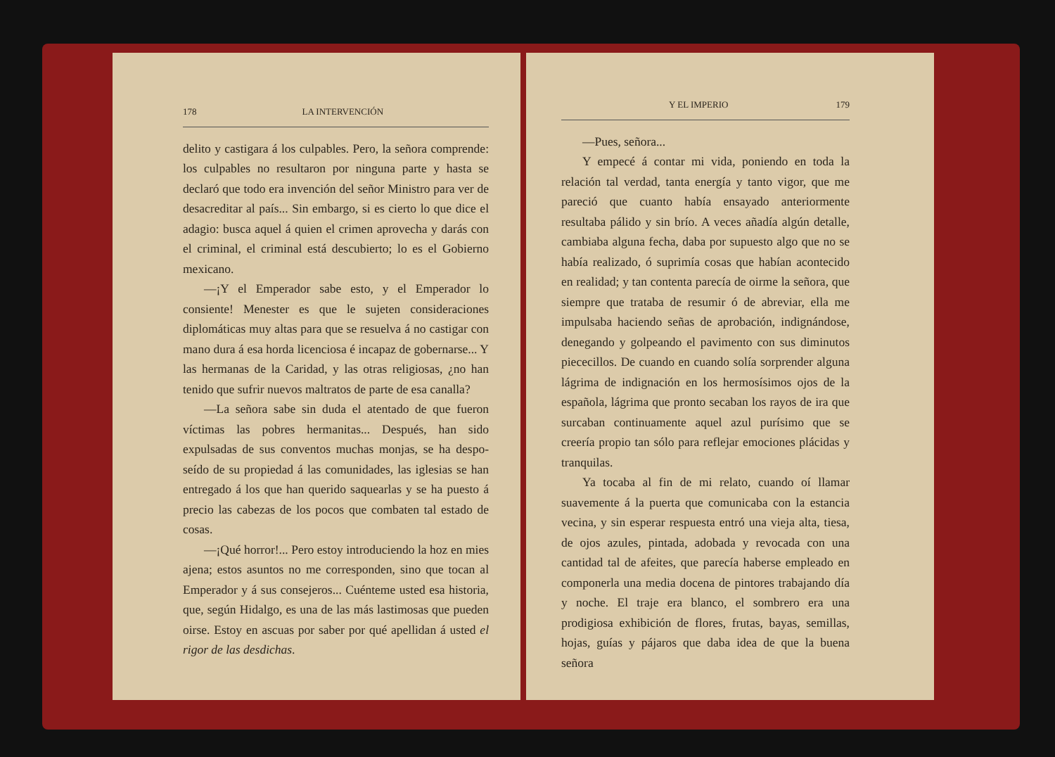178 LA INTERVENCIÓN
delito y castigara á los culpables. Pero, la señora comprende: los culpables no resultaron por ninguna parte y hasta se declaró que todo era invención del señor Ministro para ver de desacreditar al país... Sin embargo, si es cierto lo que dice el adagio: busca aquel á quien el crimen aprovecha y darás con el criminal, el criminal está descubierto; lo es el Gobierno mexicano.
—¡Y el Emperador sabe esto, y el Emperador lo consiente! Menester es que le sujeten consideraciones diplomáticas muy altas para que se resuelva á no castigar con mano dura á esa horda licenciosa é incapaz de gobernarse... Y las hermanas de la Caridad, y las otras religiosas, ¿no han tenido que sufrir nuevos maltratos de parte de esa canalla?
—La señora sabe sin duda el atentado de que fueron víctimas las pobres hermanitas... Después, han sido expulsadas de sus conventos muchas monjas, se ha despo­seído de su propiedad á las comunidades, las iglesias se han entregado á los que han querido saquearlas y se ha puesto á precio las cabezas de los pocos que combaten tal estado de cosas.
—¡Qué horror!... Pero estoy introduciendo la hoz en mies ajena; estos asuntos no me corresponden, sino que tocan al Emperador y á sus consejeros... Cuénteme usted esa historia, que, según Hidalgo, es una de las más lastimosas que pueden oirse. Estoy en ascuas por saber por qué apellidan á usted el rigor de las desdichas.
Y EL IMPERIO 179
—Pues, señora...
Y empecé á contar mi vida, poniendo en toda la relación tal verdad, tanta energía y tanto vigor, que me pareció que cuanto había ensayado anteriormente resultaba pálido y sin brío. A veces añadía algún detalle, cambiaba alguna fecha, daba por supuesto algo que no se había realizado, ó suprimía cosas que habían acontecido en realidad; y tan contenta parecía de oirme la señora, que siempre que trataba de resumir ó de abreviar, ella me impulsaba haciendo señas de aprobación, indignándose, denegando y golpeando el pavimento con sus diminutos piececillos. De cuando en cuando solía sorprender alguna lágrima de indignación en los hermosísimos ojos de la española, lágrima que pronto secaban los rayos de ira que surcaban continuamente aquel azul purísimo que se creería propio tan sólo para reflejar emociones plácidas y tranquilas.
Ya tocaba al fin de mi relato, cuando oí llamar suavemente á la puerta que comunicaba con la estancia vecina, y sin esperar respuesta entró una vieja alta, tiesa, de ojos azules, pintada, adobada y revocada con una cantidad tal de afeites, que parecía haberse empleado en componerla una media docena de pintores trabajando día y noche. El traje era blanco, el sombrero era una prodigiosa exhibición de flores, frutas, bayas, semillas, hojas, guías y pájaros que daba idea de que la buena señora